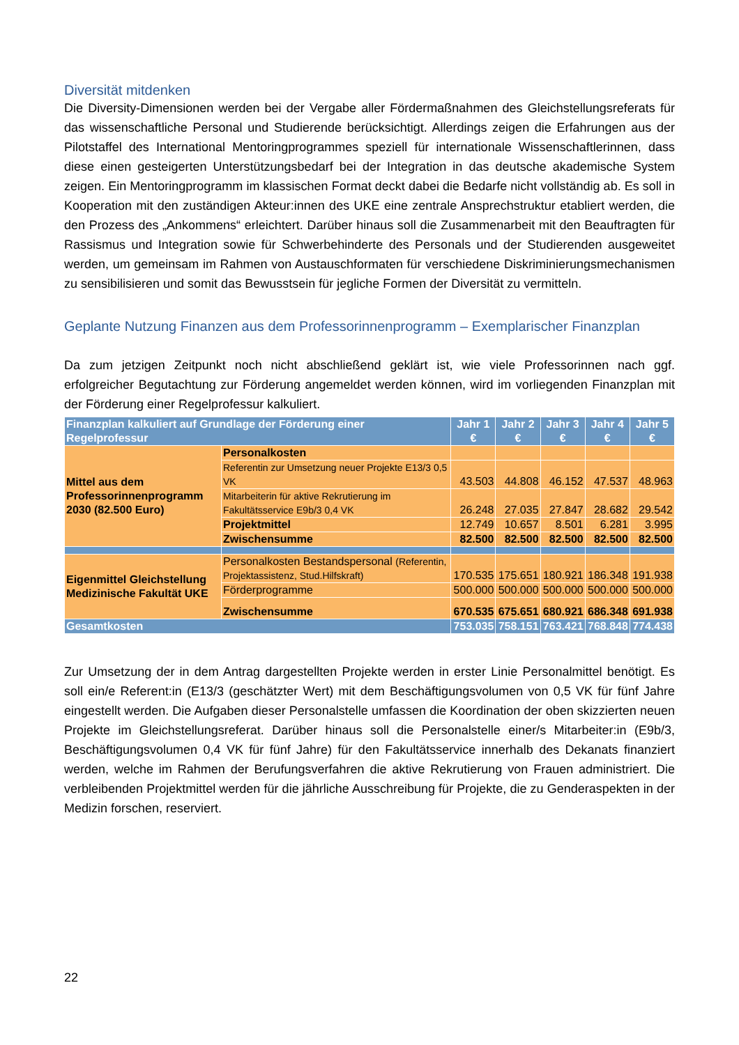Diversität mitdenken
Die Diversity-Dimensionen werden bei der Vergabe aller Fördermaßnahmen des Gleichstellungsreferats für das wissenschaftliche Personal und Studierende berücksichtigt. Allerdings zeigen die Erfahrungen aus der Pilotstaffel des International Mentoringprogrammes speziell für internationale Wissenschaftlerinnen, dass diese einen gesteigerten Unterstützungsbedarf bei der Integration in das deutsche akademische System zeigen. Ein Mentoringprogramm im klassischen Format deckt dabei die Bedarfe nicht vollständig ab. Es soll in Kooperation mit den zuständigen Akteur:innen des UKE eine zentrale Ansprechstruktur etabliert werden, die den Prozess des „Ankommens“ erleichtert. Darüber hinaus soll die Zusammenarbeit mit den Beauftragten für Rassismus und Integration sowie für Schwerbehinderte des Personals und der Studierenden ausgeweitet werden, um gemeinsam im Rahmen von Austauschformaten für verschiedene Diskriminierungsmechanismen zu sensibilisieren und somit das Bewusstsein für jegliche Formen der Diversität zu vermitteln.
Geplante Nutzung Finanzen aus dem Professorinnenprogramm – Exemplarischer Finanzplan
Da zum jetzigen Zeitpunkt noch nicht abschließend geklärt ist, wie viele Professorinnen nach ggf. erfolgreicher Begutachtung zur Förderung angemeldet werden können, wird im vorliegenden Finanzplan mit der Förderung einer Regelprofessur kalkuliert.
| Finanzplan kalkuliert auf Grundlage der Förderung einer Regelprofessur | | Jahr 1 € | Jahr 2 € | Jahr 3 € | Jahr 4 € | Jahr 5 € |
| --- | --- | --- | --- | --- | --- | --- |
| Mittel aus dem Professorinnenprogramm 2030 (82.500 Euro) | Personalkosten | | | | | |
| | Referentin zur Umsetzung neuer Projekte E13/3 0,5 VK | 43.503 | 44.808 | 46.152 | 47.537 | 48.963 |
| | Mitarbeiterin für aktive Rekrutierung im Fakultätsservice E9b/3 0,4 VK | 26.248 | 27.035 | 27.847 | 28.682 | 29.542 |
| | Projektmittel | 12.749 | 10.657 | 8.501 | 6.281 | 3.995 |
| | Zwischensumme | 82.500 | 82.500 | 82.500 | 82.500 | 82.500 |
| Eigenmittel Gleichstellung Medizinische Fakultät UKE | Personalkosten Bestandspersonal (Referentin, Projektassistenz, Stud.Hilfskraft) | 170.535 | 175.651 | 180.921 | 186.348 | 191.938 |
| | Förderprogramme | 500.000 | 500.000 | 500.000 | 500.000 | 500.000 |
| | Zwischensumme | 670.535 | 675.651 | 680.921 | 686.348 | 691.938 |
| Gesamtkosten | | 753.035 | 758.151 | 763.421 | 768.848 | 774.438 |
Zur Umsetzung der in dem Antrag dargestellten Projekte werden in erster Linie Personalmittel benötigt. Es soll ein/e Referent:in (E13/3 (geschätzter Wert) mit dem Beschäftigungsvolumen von 0,5 VK für fünf Jahre eingestellt werden. Die Aufgaben dieser Personalstelle umfassen die Koordination der oben skizzierten neuen Projekte im Gleichstellungsreferat. Darüber hinaus soll die Personalstelle einer/s Mitarbeiter:in (E9b/3, Beschäftigungsvolumen 0,4 VK für fünf Jahre) für den Fakultätsservice innerhalb des Dekanats finanziert werden, welche im Rahmen der Berufungsverfahren die aktive Rekrutierung von Frauen administriert. Die verbleibenden Projektmittel werden für die jährliche Ausschreibung für Projekte, die zu Genderaspekten in der Medizin forschen, reserviert.
22